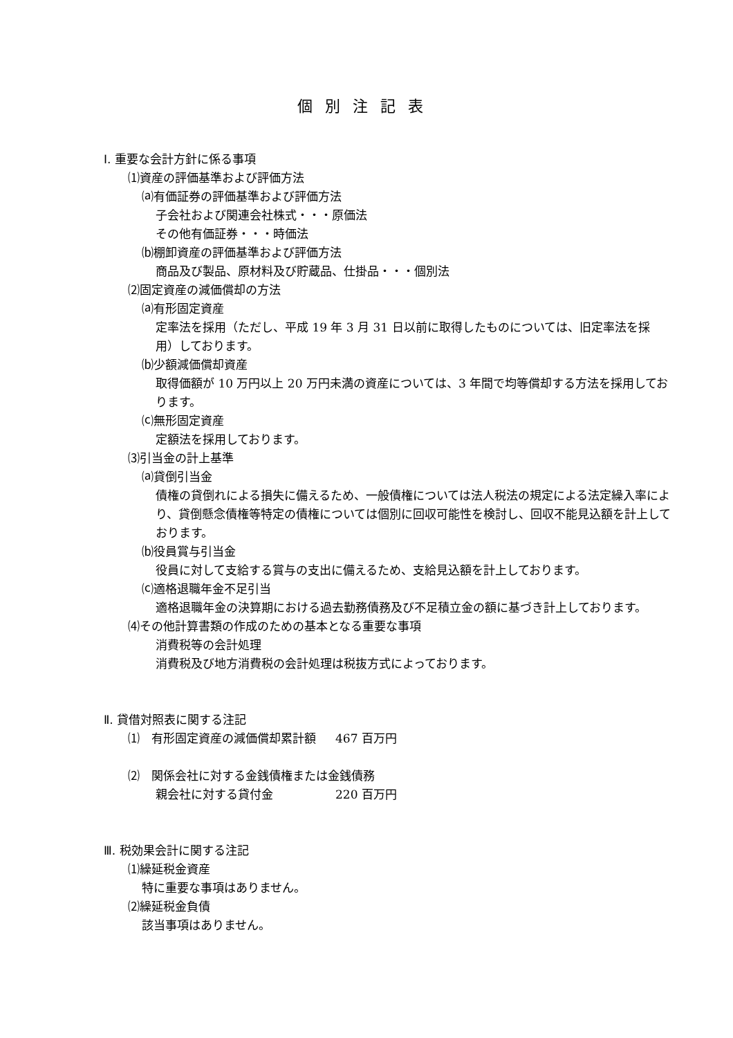個別注記表
Ⅰ. 重要な会計方針に係る事項
⑴資産の評価基準および評価方法
⒜有価証券の評価基準および評価方法
子会社および関連会社株式・・・原価法
その他有価証券・・・時価法
⒝棚卸資産の評価基準および評価方法
商品及び製品、原材料及び貯蔵品、仕掛品・・・個別法
⑵固定資産の減価償却の方法
⒜有形固定資産
定率法を採用（ただし、平成 19 年 3 月 31 日以前に取得したものについては、旧定率法を採用）しております。
⒝少額減価償却資産
取得価額が 10 万円以上 20 万円未満の資産については、3 年間で均等償却する方法を採用しております。
⒞無形固定資産
定額法を採用しております。
⑶引当金の計上基準
⒜貸倒引当金
債権の貸倒れによる損失に備えるため、一般債権については法人税法の規定による法定繰入率により、貸倒懸念債権等特定の債権については個別に回収可能性を検討し、回収不能見込額を計上しております。
⒝役員賞与引当金
役員に対して支給する賞与の支出に備えるため、支給見込額を計上しております。
⒞適格退職年金不足引当
適格退職年金の決算期における過去勤務債務及び不足積立金の額に基づき計上しております。
⑷その他計算書類の作成のための基本となる重要な事項
消費税等の会計処理
消費税及び地方消費税の会計処理は税抜方式によっております。
Ⅱ. 貸借対照表に関する注記
⑴　有形固定資産の減価償却累計額 467 百万円
⑵　関係会社に対する金銭債権または金銭債務
親会社に対する貸付金 220 百万円
Ⅲ. 税効果会計に関する注記
⑴繰延税金資産
特に重要な事項はありません。
⑵繰延税金負債
該当事項はありません。